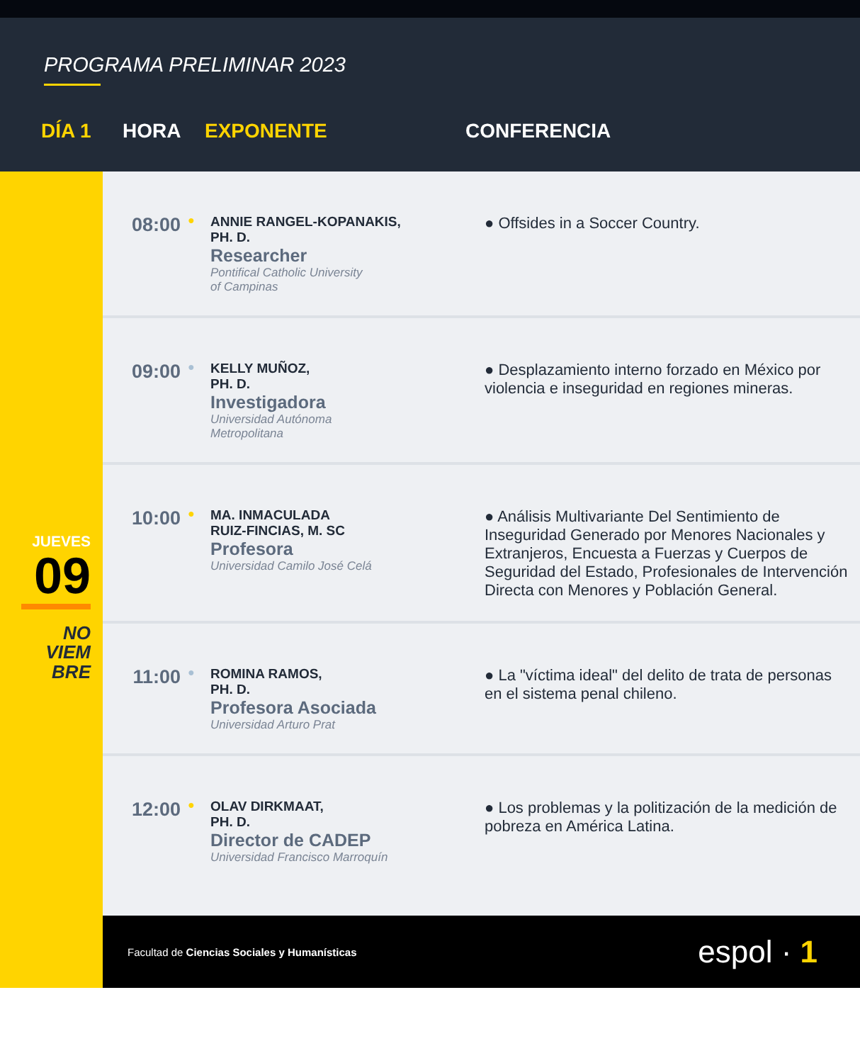PROGRAMA PRELIMINAR 2023
DÍA 1 HORA EXPONENTE CONFERENCIA
JUEVES
09
NO
VIEM
BRE
| 08:00 | ● | ANNIE RANGEL-KOPANAKIS, PH. D. Researcher Pontifical Catholic University of Campinas | ● Offsides in a Soccer Country. |
| 09:00 | ● | KELLY MUÑOZ, PH. D. Investigadora Universidad Autónoma Metropolitana | ● Desplazamiento interno forzado en México por violencia e inseguridad en regiones mineras. |
| 10:00 | ● | MA. INMACULADA RUIZ-FINCIAS, M. SC Profesora Universidad Camilo José Celá | ● Análisis Multivariante Del Sentimiento de Inseguridad Generado por Menores Nacionales y Extranjeros, Encuesta a Fuerzas y Cuerpos de Seguridad del Estado, Profesionales de Intervención Directa con Menores y Población General. |
| 11:00 | ● | ROMINA RAMOS, PH. D. Profesora Asociada Universidad Arturo Prat | ● La "víctima ideal" del delito de trata de personas en el sistema penal chileno. |
| 12:00 | ● | OLAV DIRKMAAT, PH. D. Director de CADEP Universidad Francisco Marroquín | ● Los problemas y la politización de la medición de pobreza en América Latina. |
Facultad de Ciencias Sociales y Humanísticas espol · 1